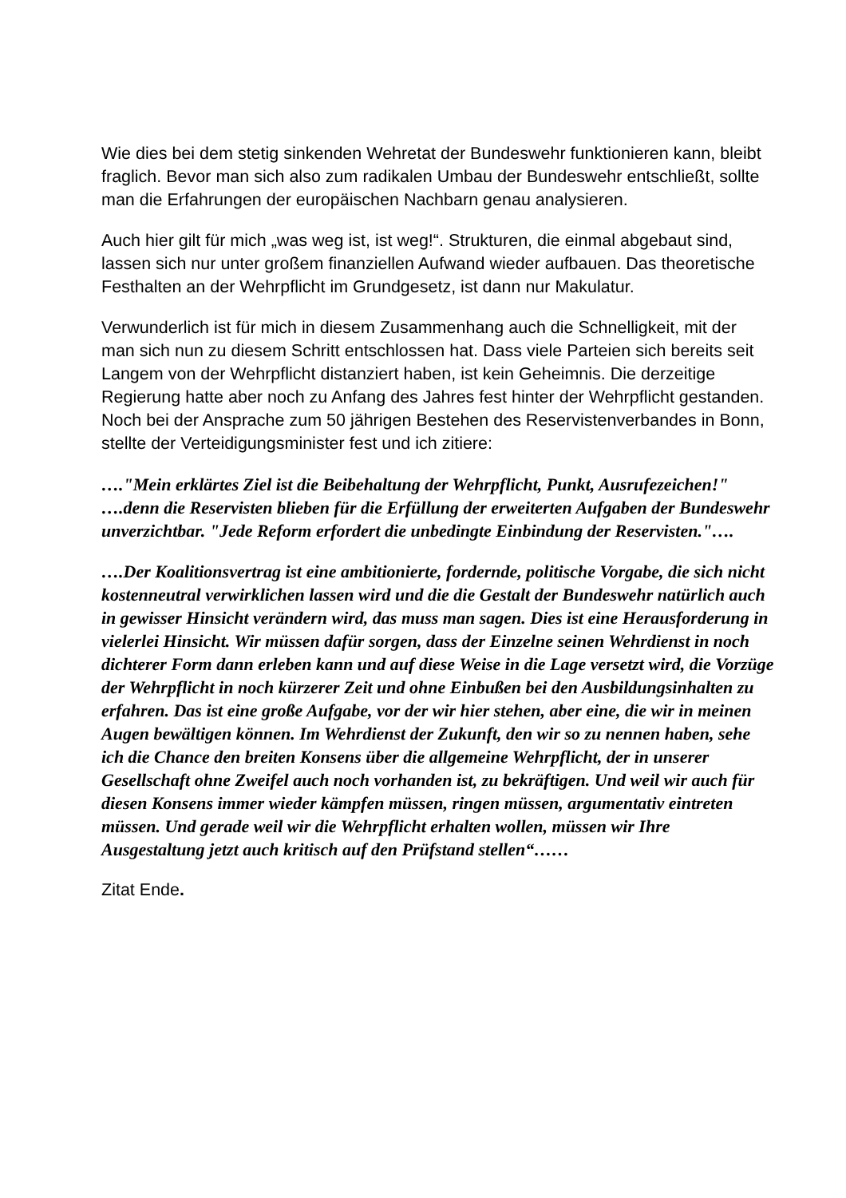Wie dies bei dem stetig sinkenden Wehretat der Bundeswehr funktionieren kann, bleibt fraglich. Bevor man sich also zum radikalen Umbau der Bundeswehr entschließt, sollte man die Erfahrungen der europäischen Nachbarn genau analysieren.
Auch hier gilt für mich „was weg ist, ist weg!“. Strukturen, die einmal abgebaut sind, lassen sich nur unter großem finanziellen Aufwand wieder aufbauen. Das theoretische Festhalten an der Wehrpflicht im Grundgesetz, ist dann nur Makulatur.
Verwunderlich ist für mich in diesem Zusammenhang auch die Schnelligkeit, mit der man sich nun zu diesem Schritt entschlossen hat. Dass viele Parteien sich bereits seit Langem von der Wehrpflicht distanziert haben, ist kein Geheimnis. Die derzeitige Regierung hatte aber noch zu Anfang des Jahres fest hinter der Wehrpflicht gestanden. Noch bei der Ansprache zum 50 jährigen Bestehen des Reservistenverbandes in Bonn, stellte der Verteidigungsminister fest und ich zitiere:
…."Mein erklärtes Ziel ist die Beibehaltung der Wehrpflicht, Punkt, Ausrufezeichen!" ….denn die Reservisten blieben für die Erfüllung der erweiterten Aufgaben der Bundeswehr unverzichtbar. "Jede Reform erfordert die unbedingte Einbindung der Reservisten."….
….Der Koalitionsvertrag ist eine ambitionierte, fordernde, politische Vorgabe, die sich nicht kostenneutral verwirklichen lassen wird und die die Gestalt der Bundeswehr natürlich auch in gewisser Hinsicht verändern wird, das muss man sagen. Dies ist eine Herausforderung in vielerlei Hinsicht. Wir müssen dafür sorgen, dass der Einzelne seinen Wehrdienst in noch dichterer Form dann erleben kann und auf diese Weise in die Lage versetzt wird, die Vorzüge der Wehrpflicht in noch kürzerer Zeit und ohne Einbußen bei den Ausbildungsinhalten zu erfahren. Das ist eine große Aufgabe, vor der wir hier stehen, aber eine, die wir in meinen Augen bewältigen können. Im Wehrdienst der Zukunft, den wir so zu nennen haben, sehe ich die Chance den breiten Konsens über die allgemeine Wehrpflicht, der in unserer Gesellschaft ohne Zweifel auch noch vorhanden ist, zu bekräftigen. Und weil wir auch für diesen Konsens immer wieder kämpfen müssen, ringen müssen, argumentativ eintreten müssen. Und gerade weil wir die Wehrpflicht erhalten wollen, müssen wir Ihre Ausgestaltung jetzt auch kritisch auf den Prüfstand stellen“……
Zitat Ende.